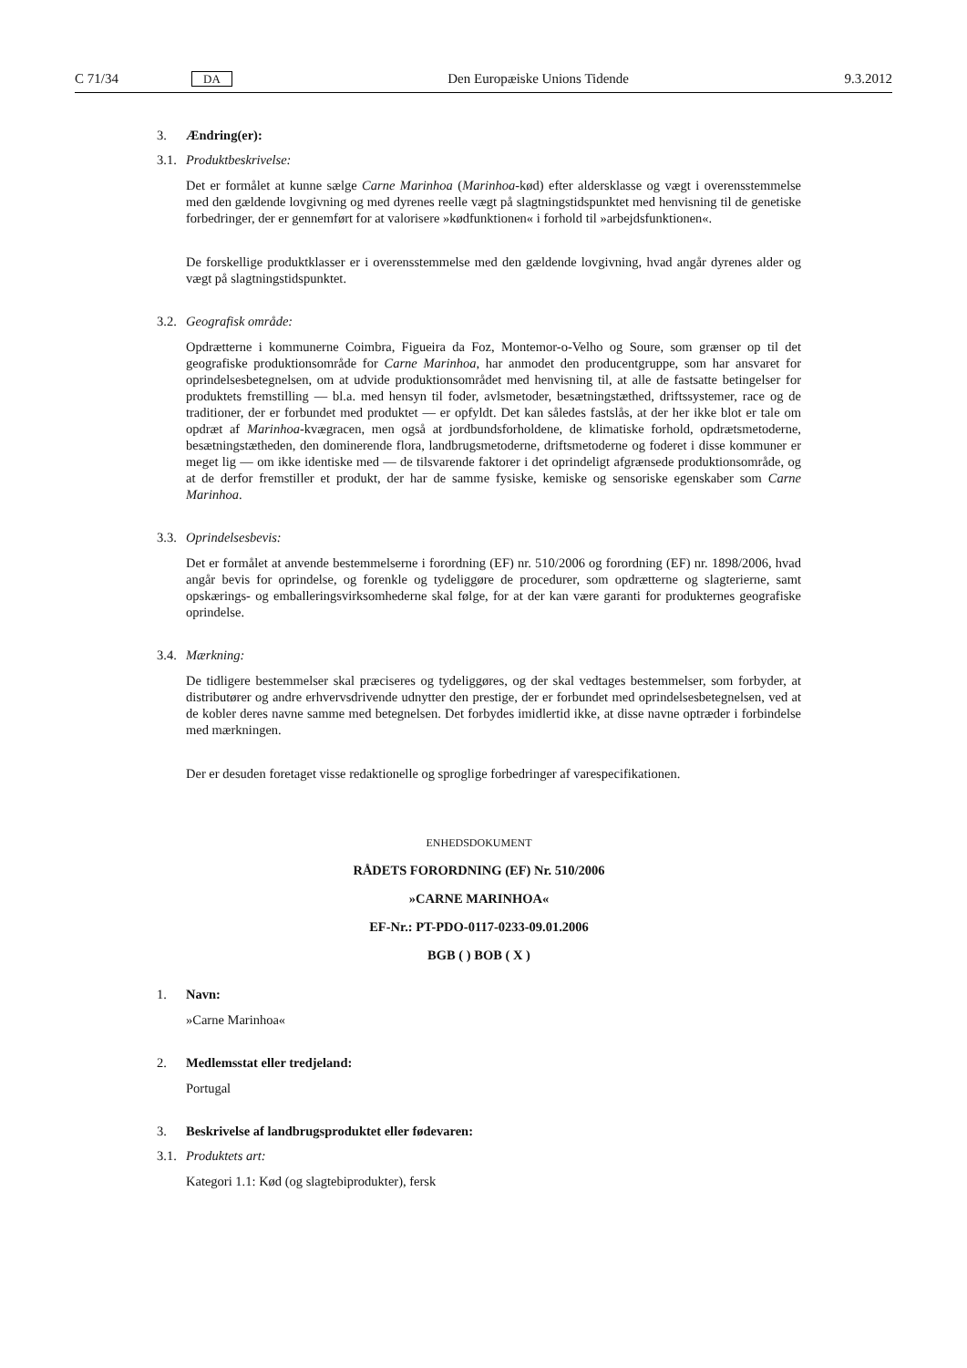C 71/34 DA Den Europæiske Unions Tidende 9.3.2012
3. Ændring(er):
3.1. Produktbeskrivelse:
Det er formålet at kunne sælge Carne Marinhoa (Marinhoa-kød) efter aldersklasse og vægt i overensstemmelse med den gældende lovgivning og med dyrenes reelle vægt på slagtningstidspunktet med henvisning til de genetiske forbedringer, der er gennemført for at valorisere »kødfunktionen« i forhold til »arbejdsfunktionen«.
De forskellige produktklasser er i overensstemmelse med den gældende lovgivning, hvad angår dyrenes alder og vægt på slagtningstidspunktet.
3.2. Geografisk område:
Opdrætterne i kommunerne Coimbra, Figueira da Foz, Montemor-o-Velho og Soure, som grænser op til det geografiske produktionsområde for Carne Marinhoa, har anmodet den producentgruppe, som har ansvaret for oprindelsesbetegnelsen, om at udvide produktionsområdet med henvisning til, at alle de fastsatte betingelser for produktets fremstilling — bl.a. med hensyn til foder, avlsmetoder, besætningstæthed, driftssystemer, race og de traditioner, der er forbundet med produktet — er opfyldt. Det kan således fastslås, at der her ikke blot er tale om opdræt af Marinhoa-kvægracen, men også at jordbundsforholdene, de klimatiske forhold, opdrætsmetoderne, besætningstætheden, den dominerende flora, landbrugsmetoderne, driftsmetoderne og foderet i disse kommuner er meget lig — om ikke identiske med — de tilsvarende faktorer i det oprindeligt afgrænsede produktionsområde, og at de derfor fremstiller et produkt, der har de samme fysiske, kemiske og sensoriske egenskaber som Carne Marinhoa.
3.3. Oprindelsesbevis:
Det er formålet at anvende bestemmelserne i forordning (EF) nr. 510/2006 og forordning (EF) nr. 1898/2006, hvad angår bevis for oprindelse, og forenkle og tydeliggøre de procedurer, som opdrætterne og slagterierne, samt opskærings- og emballeringsvirksomhederne skal følge, for at der kan være garanti for produkternes geografiske oprindelse.
3.4. Mærkning:
De tidligere bestemmelser skal præciseres og tydeliggøres, og der skal vedtages bestemmelser, som forbyder, at distributører og andre erhvervsdrivende udnytter den prestige, der er forbundet med oprindelsesbetegnelsen, ved at de kobler deres navne samme med betegnelsen. Det forbydes imidlertid ikke, at disse navne optræder i forbindelse med mærkningen.
Der er desuden foretaget visse redaktionelle og sproglige forbedringer af varespecifikationen.
ENHEDSDOKUMENT
RÅDETS FORORDNING (EF) Nr. 510/2006
»CARNE MARINHOA«
EF-Nr.: PT-PDO-0117-0233-09.01.2006
BGB ( ) BOB ( X )
1. Navn:
»Carne Marinhoa«
2. Medlemsstat eller tredjeland:
Portugal
3. Beskrivelse af landbrugsproduktet eller fødevaren:
3.1. Produktets art:
Kategori 1.1: Kød (og slagtebiprodukter), fersk